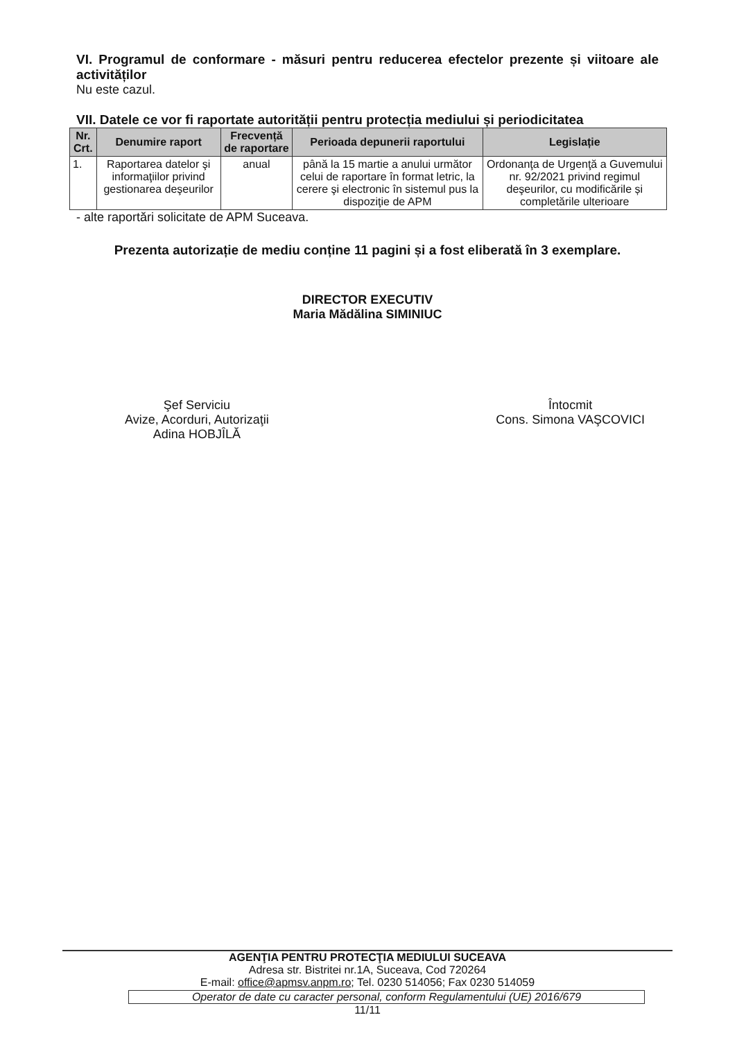VI. Programul de conformare - măsuri pentru reducerea efectelor prezente și viitoare ale activităților
Nu este cazul.
VII. Datele ce vor fi raportate autorității pentru protecția mediului și periodicitatea
| Nr. Crt. | Denumire raport | Frecvență de raportare | Perioada depunerii raportului | Legislație |
| --- | --- | --- | --- | --- |
| 1. | Raportarea datelor şi informaţiilor privind gestionarea deşeurilor | anual | până la 15 martie a anului următor celui de raportare în format letric, la cerere şi electronic în sistemul pus la dispoziţie de APM | Ordonanţa de Urgenţă a Guvemului nr. 92/2021 privind regimul deşeurilor, cu modificările și completările ulterioare |
- alte raportări solicitate de APM Suceava.
Prezenta autorizație de mediu conține 11 pagini și a fost eliberată în 3 exemplare.
DIRECTOR EXECUTIV
Maria Mădălina SIMINIUC
Şef Serviciu
Avize, Acorduri, Autorizaţii
Adina HOBJÎLĂ
Întocmit
Cons. Simona VAŞCOVICI
AGENŢIA PENTRU PROTECŢIA MEDIULUI SUCEAVA
Adresa str. Bistritei nr.1A, Suceava, Cod 720264
E-mail: office@apmsv.anpm.ro; Tel. 0230 514056; Fax 0230 514059
Operator de date cu caracter personal, conform Regulamentului (UE) 2016/679
11/11